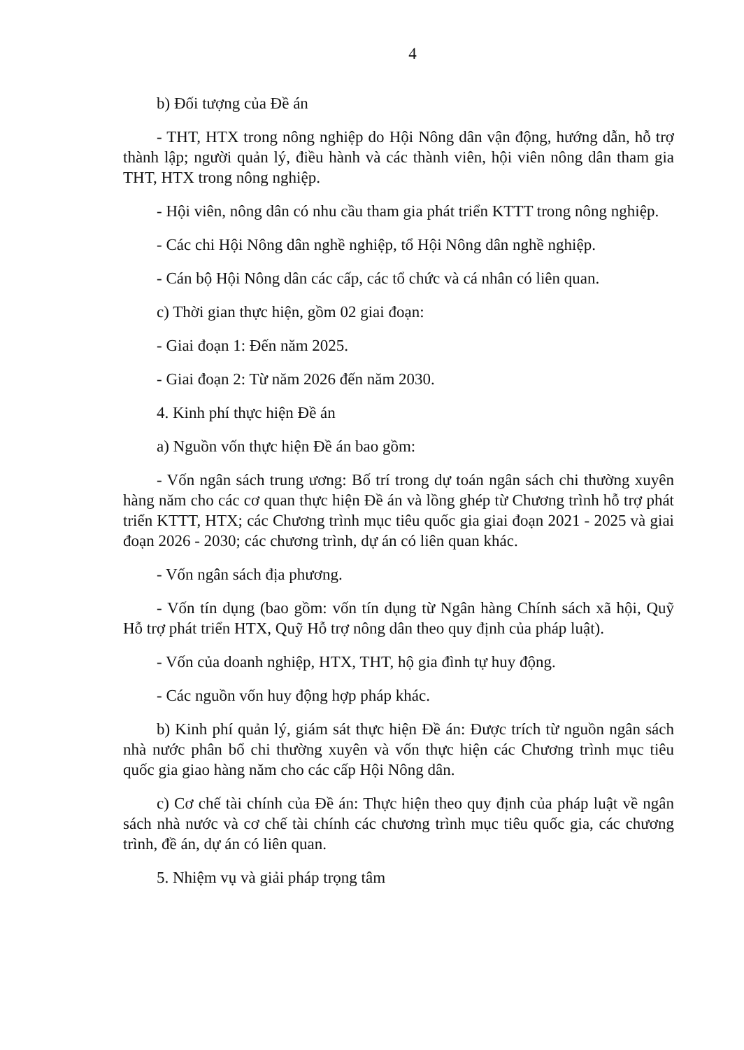4
b) Đối tượng của Đề án
- THT, HTX trong nông nghiệp do Hội Nông dân vận động, hướng dẫn, hỗ trợ thành lập; người quản lý, điều hành và các thành viên, hội viên nông dân tham gia THT, HTX trong nông nghiệp.
- Hội viên, nông dân có nhu cầu tham gia phát triển KTTT trong nông nghiệp.
- Các chi Hội Nông dân nghề nghiệp, tổ Hội Nông dân nghề nghiệp.
- Cán bộ Hội Nông dân các cấp, các tổ chức và cá nhân có liên quan.
c) Thời gian thực hiện, gồm 02 giai đoạn:
- Giai đoạn 1: Đến năm 2025.
- Giai đoạn 2: Từ năm 2026 đến năm 2030.
4. Kinh phí thực hiện Đề án
a) Nguồn vốn thực hiện Đề án bao gồm:
- Vốn ngân sách trung ương: Bố trí trong dự toán ngân sách chi thường xuyên hàng năm cho các cơ quan thực hiện Đề án và lồng ghép từ Chương trình hỗ trợ phát triển KTTT, HTX; các Chương trình mục tiêu quốc gia giai đoạn 2021 - 2025 và giai đoạn 2026 - 2030; các chương trình, dự án có liên quan khác.
- Vốn ngân sách địa phương.
- Vốn tín dụng (bao gồm: vốn tín dụng từ Ngân hàng Chính sách xã hội, Quỹ Hỗ trợ phát triển HTX, Quỹ Hỗ trợ nông dân theo quy định của pháp luật).
- Vốn của doanh nghiệp, HTX, THT, hộ gia đình tự huy động.
- Các nguồn vốn huy động hợp pháp khác.
b) Kinh phí quản lý, giám sát thực hiện Đề án: Được trích từ nguồn ngân sách nhà nước phân bổ chi thường xuyên và vốn thực hiện các Chương trình mục tiêu quốc gia giao hàng năm cho các cấp Hội Nông dân.
c) Cơ chế tài chính của Đề án: Thực hiện theo quy định của pháp luật về ngân sách nhà nước và cơ chế tài chính các chương trình mục tiêu quốc gia, các chương trình, đề án, dự án có liên quan.
5. Nhiệm vụ và giải pháp trọng tâm